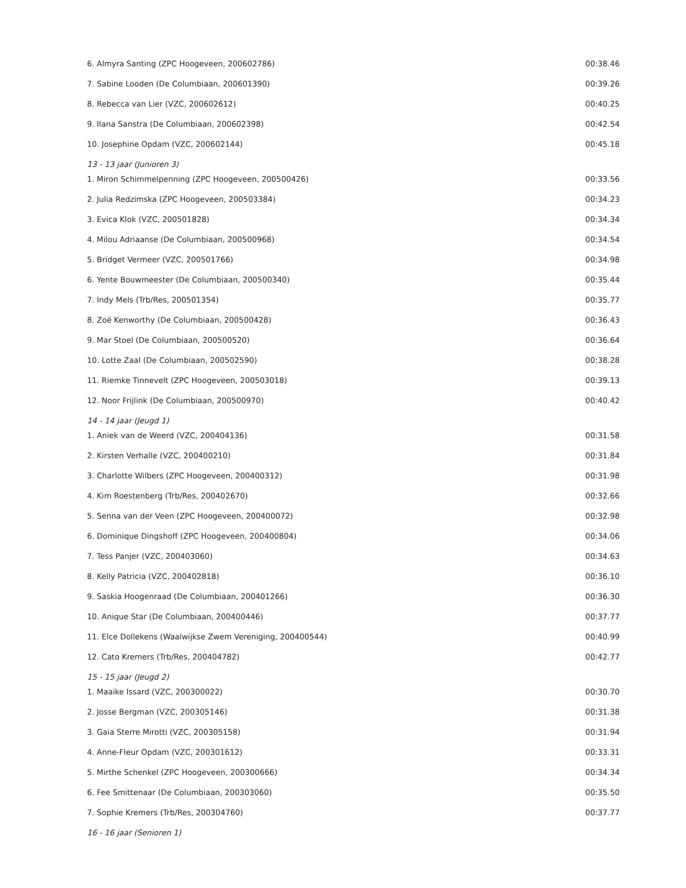| 6. Almyra Santing (ZPC Hoogeveen, 200602786) | 00:38.46 |
| 7. Sabine Looden (De Columbiaan, 200601390) | 00:39.26 |
| 8. Rebecca van Lier (VZC, 200602612) | 00:40.25 |
| 9. Ilana Sanstra (De Columbiaan, 200602398) | 00:42.54 |
| 10. Josephine Opdam (VZC, 200602144) | 00:45.18 |
| 13 - 13 jaar (Junioren 3) | |
| 1. Miron Schimmelpenning (ZPC Hoogeveen, 200500426) | 00:33.56 |
| 2. Julia Redzimska (ZPC Hoogeveen, 200503384) | 00:34.23 |
| 3. Evica Klok (VZC, 200501828) | 00:34.34 |
| 4. Milou Adriaanse (De Columbiaan, 200500968) | 00:34.54 |
| 5. Bridget Vermeer (VZC, 200501766) | 00:34.98 |
| 6. Yente Bouwmeester (De Columbiaan, 200500340) | 00:35.44 |
| 7. Indy Mels (Trb/Res, 200501354) | 00:35.77 |
| 8. Zoë Kenworthy (De Columbiaan, 200500428) | 00:36.43 |
| 9. Mar Stoel (De Columbiaan, 200500520) | 00:36.64 |
| 10. Lotte Zaal (De Columbiaan, 200502590) | 00:38.28 |
| 11. Riemke Tinnevelt (ZPC Hoogeveen, 200503018) | 00:39.13 |
| 12. Noor Frijlink (De Columbiaan, 200500970) | 00:40.42 |
| 14 - 14 jaar (Jeugd 1) | |
| 1. Aniek van de Weerd (VZC, 200404136) | 00:31.58 |
| 2. Kirsten Verhalle (VZC, 200400210) | 00:31.84 |
| 3. Charlotte Wilbers (ZPC Hoogeveen, 200400312) | 00:31.98 |
| 4. Kim Roestenberg (Trb/Res, 200402670) | 00:32.66 |
| 5. Senna van der Veen (ZPC Hoogeveen, 200400072) | 00:32.98 |
| 6. Dominique Dingshoff (ZPC Hoogeveen, 200400804) | 00:34.06 |
| 7. Tess Panjer (VZC, 200403060) | 00:34.63 |
| 8. Kelly Patricia (VZC, 200402818) | 00:36.10 |
| 9. Saskia Hoogenraad (De Columbiaan, 200401266) | 00:36.30 |
| 10. Anique Star (De Columbiaan, 200400446) | 00:37.77 |
| 11. Elce Dollekens (Waalwijkse Zwem Vereniging, 200400544) | 00:40.99 |
| 12. Cato Kremers (Trb/Res, 200404782) | 00:42.77 |
| 15 - 15 jaar (Jeugd 2) | |
| 1. Maaike Issard (VZC, 200300022) | 00:30.70 |
| 2. Josse Bergman (VZC, 200305146) | 00:31.38 |
| 3. Gaia Sterre Mirotti (VZC, 200305158) | 00:31.94 |
| 4. Anne-Fleur Opdam (VZC, 200301612) | 00:33.31 |
| 5. Mirthe Schenkel (ZPC Hoogeveen, 200300666) | 00:34.34 |
| 6. Fee Smittenaar (De Columbiaan, 200303060) | 00:35.50 |
| 7. Sophie Kremers (Trb/Res, 200304760) | 00:37.77 |
| 16 - 16 jaar (Senioren 1) | |